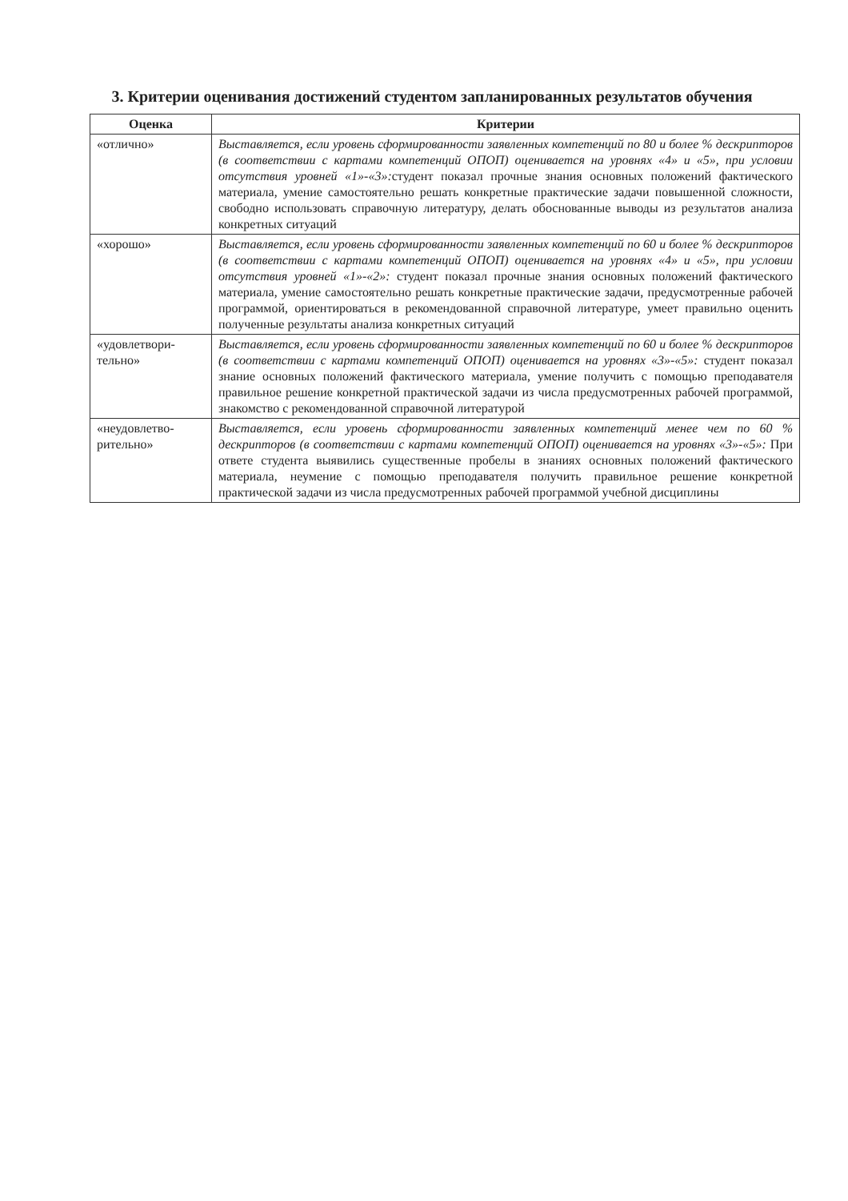3. Критерии оценивания достижений студентом запланированных результатов обучения
| Оценка | Критерии |
| --- | --- |
| «отлично» | Выставляется, если уровень сформированности заявленных компетенций по 80 и более % дескрипторов (в соответствии с картами компетенций ОПОП) оценивается на уровнях «4» и «5», при условии отсутствия уровней «1»-«3»: студент показал прочные знания основных положений фактического материала, умение самостоятельно решать конкретные практические задачи повышенной сложности, свободно использовать справочную литературу, делать обоснованные выводы из результатов анализа конкретных ситуаций |
| «хорошо» | Выставляется, если уровень сформированности заявленных компетенций по 60 и более % дескрипторов (в соответствии с картами компетенций ОПОП) оценивается на уровнях «4» и «5», при условии отсутствия уровней «1»-«2»: студент показал прочные знания основных положений фактического материала, умение самостоятельно решать конкретные практические задачи, предусмотренные рабочей программой, ориентироваться в рекомендованной справочной литературе, умеет правильно оценить полученные результаты анализа конкретных ситуаций |
| «удовлетвори-тельно» | Выставляется, если уровень сформированности заявленных компетенций по 60 и более % дескрипторов (в соответствии с картами компетенций ОПОП) оценивается на уровнях «3»-«5»: студент показал знание основных положений фактического материала, умение получить с помощью преподавателя правильное решение конкретной практической задачи из числа предусмотренных рабочей программой, знакомство с рекомендованной справочной литературой |
| «неудовлетво-рительно» | Выставляется, если уровень сформированности заявленных компетенций менее чем по 60 % дескрипторов (в соответствии с картами компетенций ОПОП) оценивается на уровнях «3»-«5»: При ответе студента выявились существенные пробелы в знаниях основных положений фактического материала, неумение с помощью преподавателя получить правильное решение конкретной практической задачи из числа предусмотренных рабочей программой учебной дисциплины |